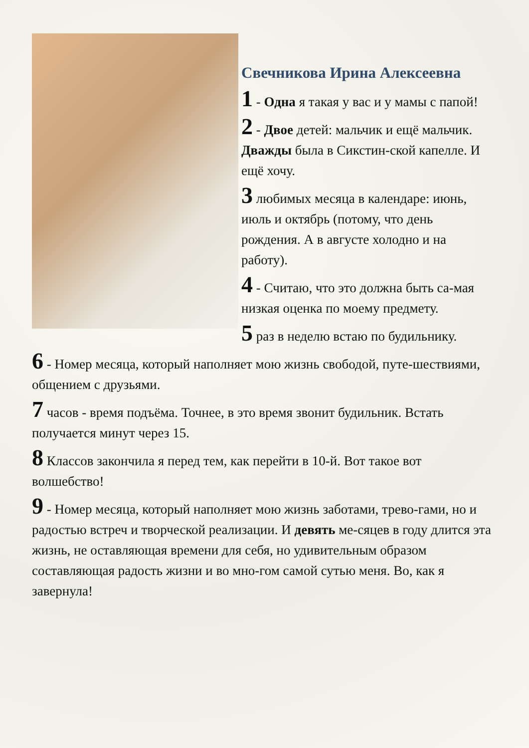Свечникова Ирина Алексеевна
1 - Одна я такая у вас и у мамы с папой!
2 - Двое детей: мальчик и ещё мальчик. Дважды была в Сикстин-ской капелле. И ещё хочу.
3 любимых месяца в календаре: июнь, июль и октябрь (потому, что день рождения. А в августе холодно и на работу).
4 - Считаю, что это должна быть са-мая низкая оценка по моему предмету.
5 раз в неделю встаю по будильнику.
6 - Номер месяца, который наполняет мою жизнь свободой, путе-шествиями, общением с друзьями.
7 часов - время подъёма. Точнее, в это время звонит будильник. Встать получается минут через 15.
8 Классов закончила я перед тем, как перейти в 10-й. Вот такое вот волшебство!
9 - Номер месяца, который наполняет мою жизнь заботами, трево-гами, но и радостью встреч и творческой реализации. И девять ме-сяцев в году длится эта жизнь, не оставляющая времени для себя, но удивительным образом составляющая радость жизни и во мно-гом самой сутью меня. Во, как я завернула!